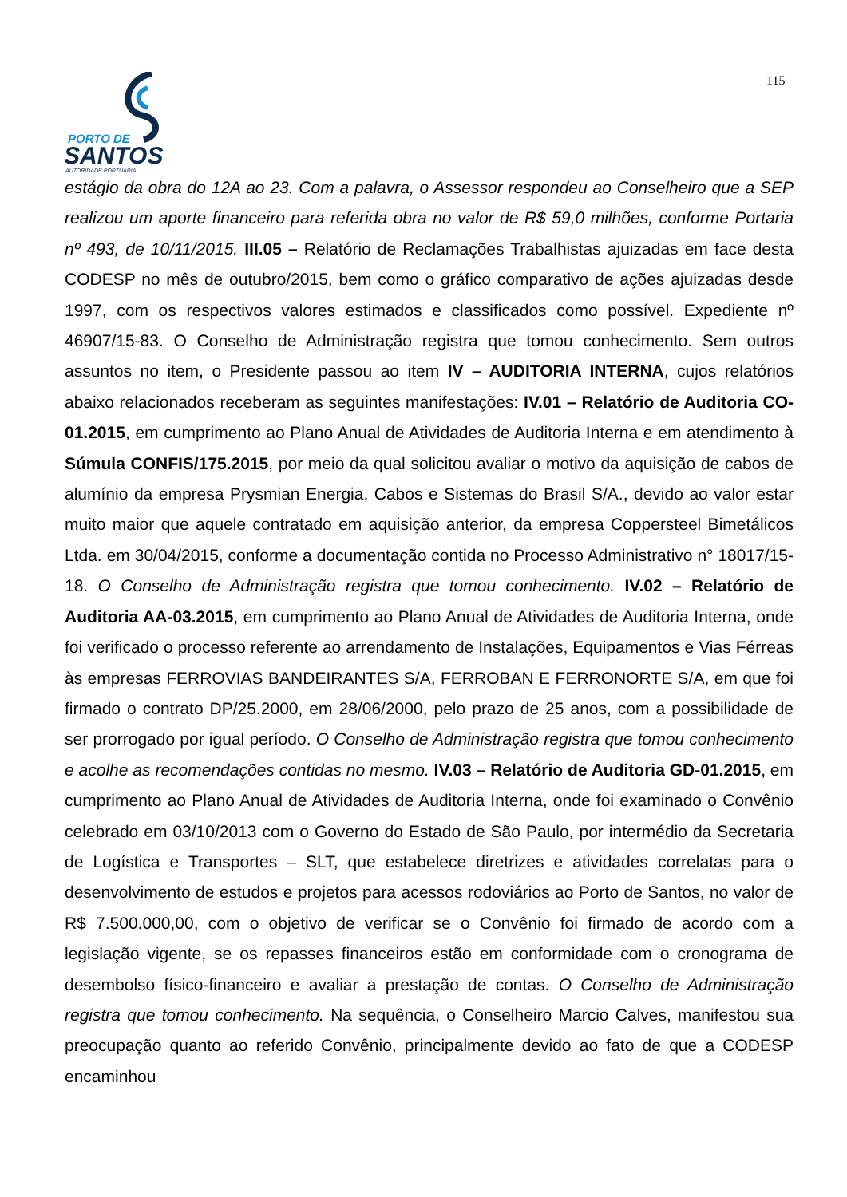115
PORTO DE
SANTOS
AUTORIDADE PORTUÁRIA
estágio da obra do 12A ao 23. Com a palavra, o Assessor respondeu ao Conselheiro que a SEP realizou um aporte financeiro para referida obra no valor de R$ 59,0 milhões, conforme Portaria nº 493, de 10/11/2015. III.05 – Relatório de Reclamações Trabalhistas ajuizadas em face desta CODESP no mês de outubro/2015, bem como o gráfico comparativo de ações ajuizadas desde 1997, com os respectivos valores estimados e classificados como possível. Expediente nº 46907/15-83. O Conselho de Administração registra que tomou conhecimento. Sem outros assuntos no item, o Presidente passou ao item IV – AUDITORIA INTERNA, cujos relatórios abaixo relacionados receberam as seguintes manifestações: IV.01 – Relatório de Auditoria CO-01.2015, em cumprimento ao Plano Anual de Atividades de Auditoria Interna e em atendimento à Súmula CONFIS/175.2015, por meio da qual solicitou avaliar o motivo da aquisição de cabos de alumínio da empresa Prysmian Energia, Cabos e Sistemas do Brasil S/A., devido ao valor estar muito maior que aquele contratado em aquisição anterior, da empresa Coppersteel Bimetálicos Ltda. em 30/04/2015, conforme a documentação contida no Processo Administrativo n° 18017/15-18. O Conselho de Administração registra que tomou conhecimento. IV.02 – Relatório de Auditoria AA-03.2015, em cumprimento ao Plano Anual de Atividades de Auditoria Interna, onde foi verificado o processo referente ao arrendamento de Instalações, Equipamentos e Vias Férreas às empresas FERROVIAS BANDEIRANTES S/A, FERROBAN E FERRONORTE S/A, em que foi firmado o contrato DP/25.2000, em 28/06/2000, pelo prazo de 25 anos, com a possibilidade de ser prorrogado por igual período. O Conselho de Administração registra que tomou conhecimento e acolhe as recomendações contidas no mesmo. IV.03 – Relatório de Auditoria GD-01.2015, em cumprimento ao Plano Anual de Atividades de Auditoria Interna, onde foi examinado o Convênio celebrado em 03/10/2013 com o Governo do Estado de São Paulo, por intermédio da Secretaria de Logística e Transportes – SLT, que estabelece diretrizes e atividades correlatas para o desenvolvimento de estudos e projetos para acessos rodoviários ao Porto de Santos, no valor de R$ 7.500.000,00, com o objetivo de verificar se o Convênio foi firmado de acordo com a legislação vigente, se os repasses financeiros estão em conformidade com o cronograma de desembolso físico-financeiro e avaliar a prestação de contas. O Conselho de Administração registra que tomou conhecimento. Na sequência, o Conselheiro Marcio Calves, manifestou sua preocupação quanto ao referido Convênio, principalmente devido ao fato de que a CODESP encaminhou